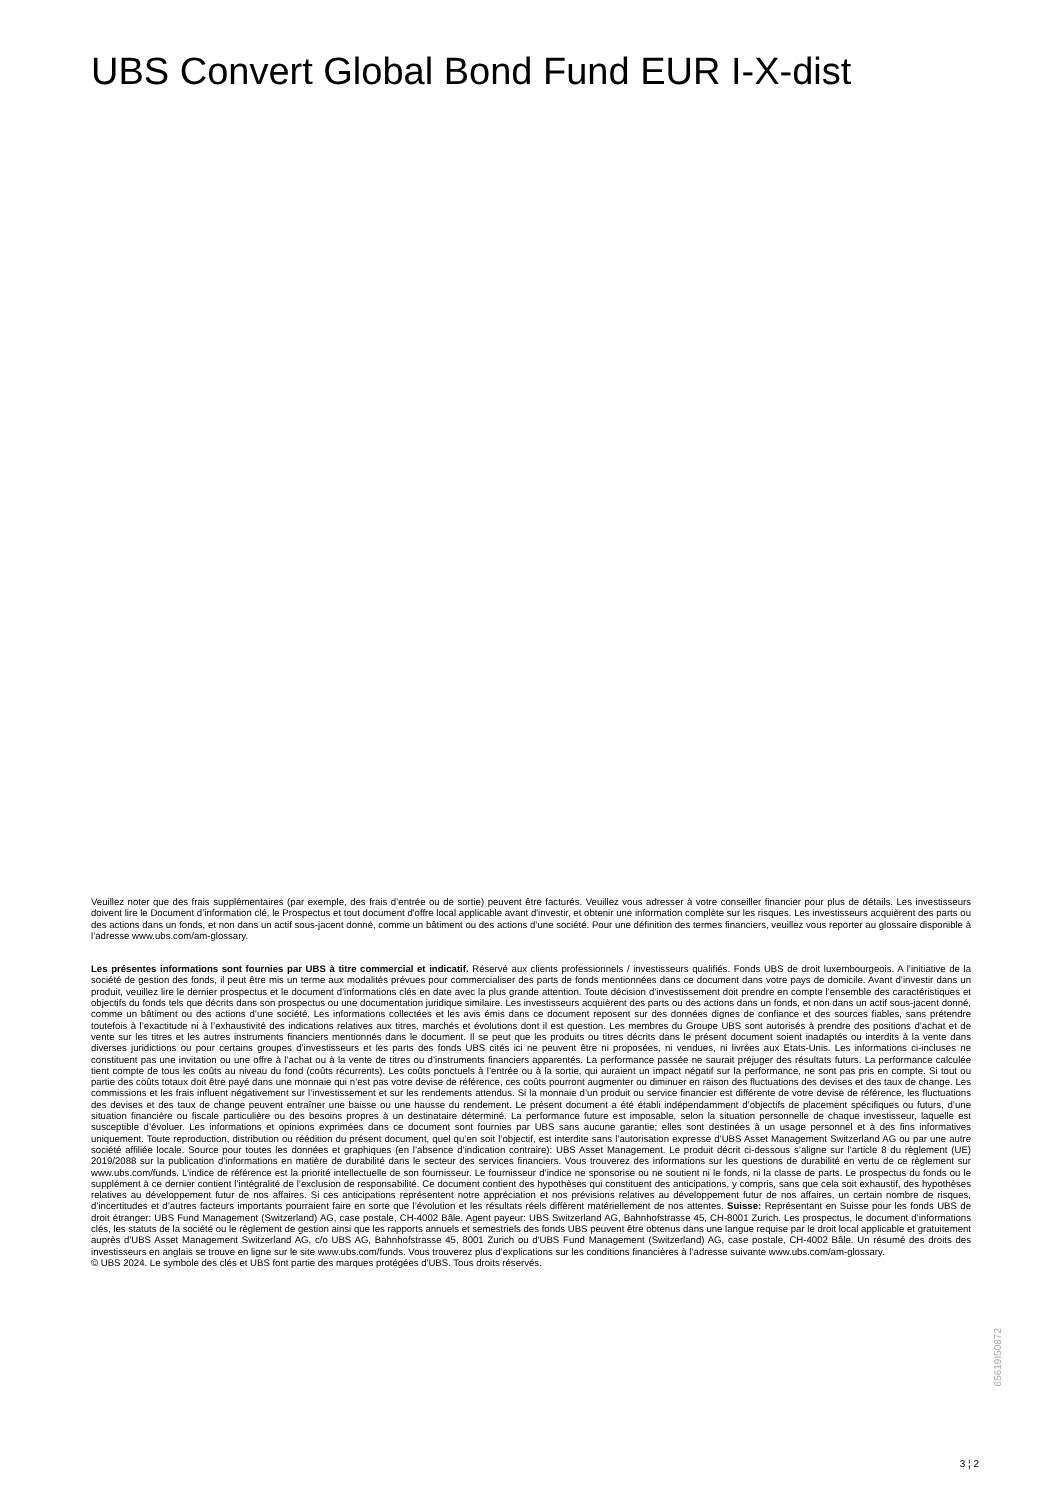UBS Convert Global Bond Fund EUR I-X-dist
Veuillez noter que des frais supplémentaires (par exemple, des frais d’entrée ou de sortie) peuvent être facturés. Veuillez vous adresser à votre conseiller financier pour plus de détails. Les investisseurs doivent lire le Document d’information clé, le Prospectus et tout document d'offre local applicable avant d'investir, et obtenir une information complète sur les risques. Les investisseurs acquièrent des parts ou des actions dans un fonds, et non dans un actif sous-jacent donné, comme un bâtiment ou des actions d’une société. Pour une définition des termes financiers, veuillez vous reporter au glossaire disponible à l’adresse www.ubs.com/am-glossary.
Les présentes informations sont fournies par UBS à titre commercial et indicatif. Réservé aux clients professionnels / investisseurs qualifiés. Fonds UBS de droit luxembourgeois. A l’initiative de la société de gestion des fonds, il peut être mis un terme aux modalités prévues pour commercialiser des parts de fonds mentionnées dans ce document dans votre pays de domicile. Avant d’investir dans un produit, veuillez lire le dernier prospectus et le document d’informations clés en date avec la plus grande attention. Toute décision d’investissement doit prendre en compte l’ensemble des caractéristiques et objectifs du fonds tels que décrits dans son prospectus ou une documentation juridique similaire. Les investisseurs acquièrent des parts ou des actions dans un fonds, et non dans un actif sous-jacent donné, comme un bâtiment ou des actions d’une société. Les informations collectées et les avis émis dans ce document reposent sur des données dignes de confiance et des sources fiables, sans prétendre toutefois à l’exactitude ni à l’exhaustivité des indications relatives aux titres, marchés et évolutions dont il est question. Les membres du Groupe UBS sont autorisés à prendre des positions d’achat et de vente sur les titres et les autres instruments financiers mentionnés dans le document. Il se peut que les produits ou titres décrits dans le présent document soient inadaptés ou interdits à la vente dans diverses juridictions ou pour certains groupes d’investisseurs et les parts des fonds UBS cités ici ne peuvent être ni proposées, ni vendues, ni livrées aux Etats-Unis. Les informations ci-incluses ne constituent pas une invitation ou une offre à l’achat ou à la vente de titres ou d’instruments financiers apparentés. La performance passée ne saurait préjuger des résultats futurs. La performance calculée tient compte de tous les coûts au niveau du fond (coûts récurrents). Les coûts ponctuels à l’entrée ou à la sortie, qui auraient un impact négatif sur la performance, ne sont pas pris en compte. Si tout ou partie des coûts totaux doit être payé dans une monnaie qui n’est pas votre devise de référence, ces coûts pourront augmenter ou diminuer en raison des fluctuations des devises et des taux de change. Les commissions et les frais influent négativement sur l’investissement et sur les rendements attendus. Si la monnaie d’un produit ou service financier est différente de votre devise de référence, les fluctuations des devises et des taux de change peuvent entraîner une baisse ou une hausse du rendement. Le présent document a été établi indépendamment d’objectifs de placement spécifiques ou futurs, d’une situation financière ou fiscale particulière ou des besoins propres à un destinataire déterminé. La performance future est imposable, selon la situation personnelle de chaque investisseur, laquelle est susceptible d’évoluer. Les informations et opinions exprimées dans ce document sont fournies par UBS sans aucune garantie; elles sont destinées à un usage personnel et à des fins informatives uniquement. Toute reproduction, distribution ou réédition du présent document, quel qu’en soit l’objectif, est interdite sans l’autorisation expresse d’UBS Asset Management Switzerland AG ou par une autre société affiliée locale. Source pour toutes les données et graphiques (en l’absence d’indication contraire): UBS Asset Management. Le produit décrit ci-dessous s’aligne sur l’article 8 du règlement (UE) 2019/2088 sur la publication d’informations en matière de durabilité dans le secteur des services financiers. Vous trouverez des informations sur les questions de durabilité en vertu de ce règlement sur www.ubs.com/funds. L’indice de référence est la priorité intellectuelle de son fournisseur. Le fournisseur d’indice ne sponsorise ou ne soutient ni le fonds, ni la classe de parts. Le prospectus du fonds ou le supplément à ce dernier contient l’intégralité de l’exclusion de responsabilité. Ce document contient des hypothèses qui constituent des anticipations, y compris, sans que cela soit exhaustif, des hypothèses relatives au développement futur de nos affaires. Si ces anticipations représentent notre appréciation et nos prévisions relatives au développement futur de nos affaires, un certain nombre de risques, d’incertitudes et d’autres facteurs importants pourraient faire en sorte que l’évolution et les résultats réels diffèrent matériellement de nos attentes. Suisse: Représentant en Suisse pour les fonds UBS de droit étranger: UBS Fund Management (Switzerland) AG, case postale, CH-4002 Bâle. Agent payeur: UBS Switzerland AG, Bahnhofstrasse 45, CH-8001 Zurich. Les prospectus, le document d’informations clés, les statuts de la société ou le règlement de gestion ainsi que les rapports annuels et semestriels des fonds UBS peuvent être obtenus dans une langue requise par le droit local applicable et gratuitement auprès d'UBS Asset Management Switzerland AG, c/o UBS AG, Bahnhofstrasse 45, 8001 Zurich ou d'UBS Fund Management (Switzerland) AG, case postale, CH-4002 Bâle. Un résumé des droits des investisseurs en anglais se trouve en ligne sur le site www.ubs.com/funds. Vous trouverez plus d’explications sur les conditions financières à l’adresse suivante www.ubs.com/am-glossary.
© UBS 2024. Le symbole des clés et UBS font partie des marques protégées d'UBS. Tous droits réservés.
65619I50872
3 ¦ 2